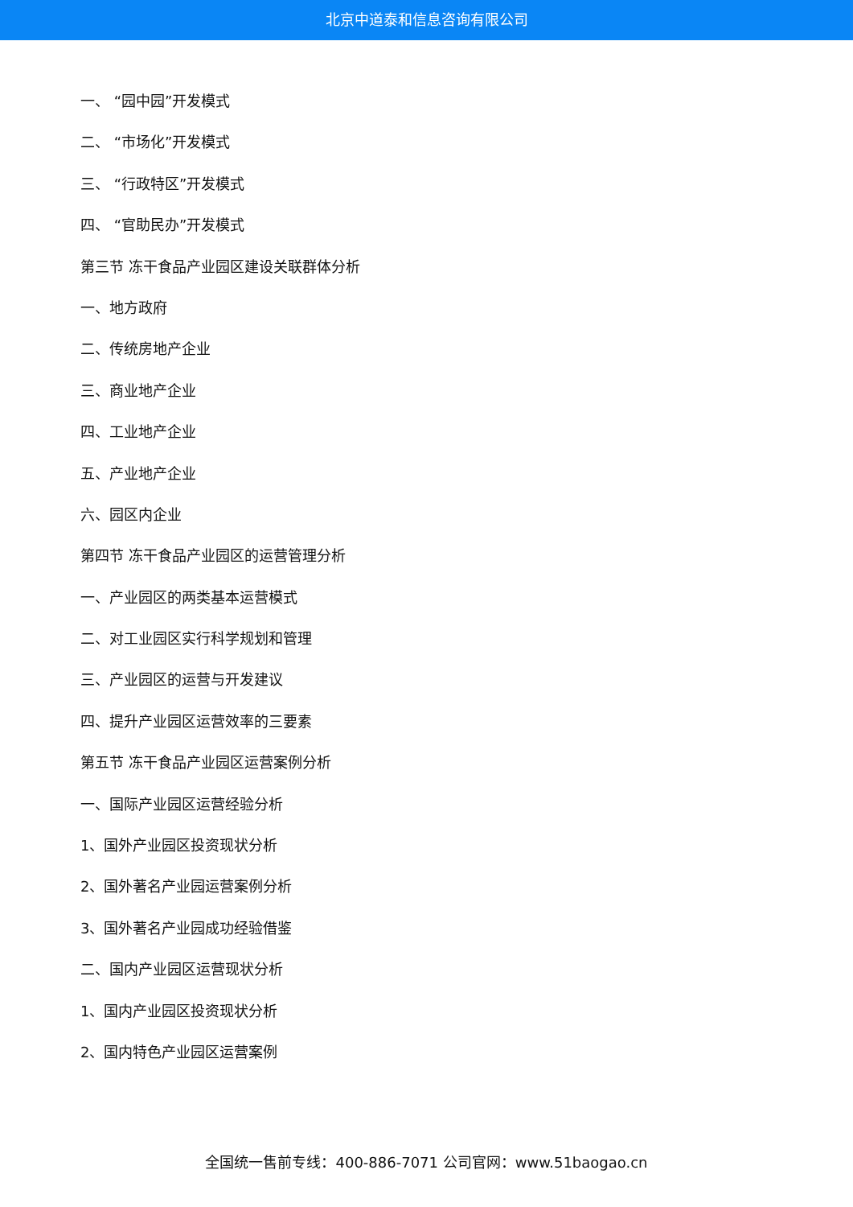北京中道泰和信息咨询有限公司
一、 “园中园”开发模式
二、 “市场化”开发模式
三、 “行政特区”开发模式
四、 “官助民办”开发模式
第三节 冻干食品产业园区建设关联群体分析
一、地方政府
二、传统房地产企业
三、商业地产企业
四、工业地产企业
五、产业地产企业
六、园区内企业
第四节 冻干食品产业园区的运营管理分析
一、产业园区的两类基本运营模式
二、对工业园区实行科学规划和管理
三、产业园区的运营与开发建议
四、提升产业园区运营效率的三要素
第五节 冻干食品产业园区运营案例分析
一、国际产业园区运营经验分析
1、国外产业园区投资现状分析
2、国外著名产业园运营案例分析
3、国外著名产业园成功经验借鉴
二、国内产业园区运营现状分析
1、国内产业园区投资现状分析
2、国内特色产业园区运营案例
全国统一售前专线：400-886-7071 公司官网：www.51baogao.cn